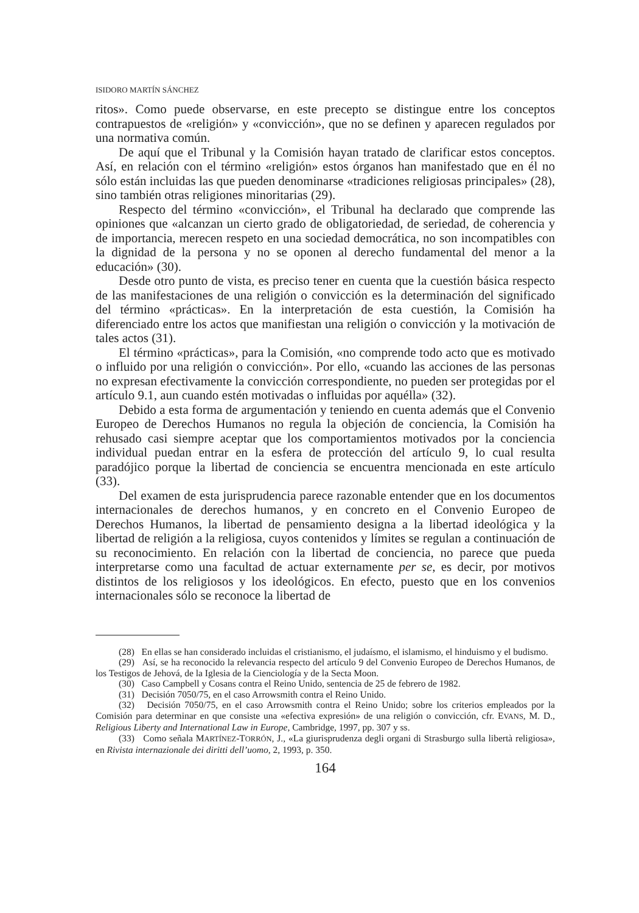ISIDORO MARTÍN SÁNCHEZ
ritos». Como puede observarse, en este precepto se distingue entre los conceptos contrapuestos de «religión» y «convicción», que no se definen y aparecen regulados por una normativa común.
De aquí que el Tribunal y la Comisión hayan tratado de clarificar estos conceptos. Así, en relación con el término «religión» estos órganos han manifestado que en él no sólo están incluidas las que pueden denominarse «tradiciones religiosas principales» (28), sino también otras religiones minoritarias (29).
Respecto del término «convicción», el Tribunal ha declarado que comprende las opiniones que «alcanzan un cierto grado de obligatoriedad, de seriedad, de coherencia y de importancia, merecen respeto en una sociedad democrática, no son incompatibles con la dignidad de la persona y no se oponen al derecho fundamental del menor a la educación» (30).
Desde otro punto de vista, es preciso tener en cuenta que la cuestión básica respecto de las manifestaciones de una religión o convicción es la determinación del significado del término «prácticas». En la interpretación de esta cuestión, la Comisión ha diferenciado entre los actos que manifiestan una religión o convicción y la motivación de tales actos (31).
El término «prácticas», para la Comisión, «no comprende todo acto que es motivado o influido por una religión o convicción». Por ello, «cuando las acciones de las personas no expresan efectivamente la convicción correspondiente, no pueden ser protegidas por el artículo 9.1, aun cuando estén motivadas o influidas por aquélla» (32).
Debido a esta forma de argumentación y teniendo en cuenta además que el Convenio Europeo de Derechos Humanos no regula la objeción de conciencia, la Comisión ha rehusado casi siempre aceptar que los comportamientos motivados por la conciencia individual puedan entrar en la esfera de protección del artículo 9, lo cual resulta paradójico porque la libertad de conciencia se encuentra mencionada en este artículo (33).
Del examen de esta jurisprudencia parece razonable entender que en los documentos internacionales de derechos humanos, y en concreto en el Convenio Europeo de Derechos Humanos, la libertad de pensamiento designa a la libertad ideológica y la libertad de religión a la religiosa, cuyos contenidos y límites se regulan a continuación de su reconocimiento. En relación con la libertad de conciencia, no parece que pueda interpretarse como una facultad de actuar externamente per se, es decir, por motivos distintos de los religiosos y los ideológicos. En efecto, puesto que en los convenios internacionales sólo se reconoce la libertad de
(28) En ellas se han considerado incluidas el cristianismo, el judaísmo, el islamismo, el hinduismo y el budismo.
(29) Así, se ha reconocido la relevancia respecto del artículo 9 del Convenio Europeo de Derechos Humanos, de los Testigos de Jehová, de la Iglesia de la Cienciología y de la Secta Moon.
(30) Caso Campbell y Cosans contra el Reino Unido, sentencia de 25 de febrero de 1982.
(31) Decisión 7050/75, en el caso Arrowsmith contra el Reino Unido.
(32) Decisión 7050/75, en el caso Arrowsmith contra el Reino Unido; sobre los criterios empleados por la Comisión para determinar en que consiste una «efectiva expresión» de una religión o convicción, cfr. EVANS, M. D., Religious Liberty and International Law in Europe, Cambridge, 1997, pp. 307 y ss.
(33) Como señala MARTÍNEZ-TORRÓN, J., «La giurisprudenza degli organi di Strasburgo sulla libertà religiosa», en Rivista internazionale dei diritti dell’uomo, 2, 1993, p. 350.
164